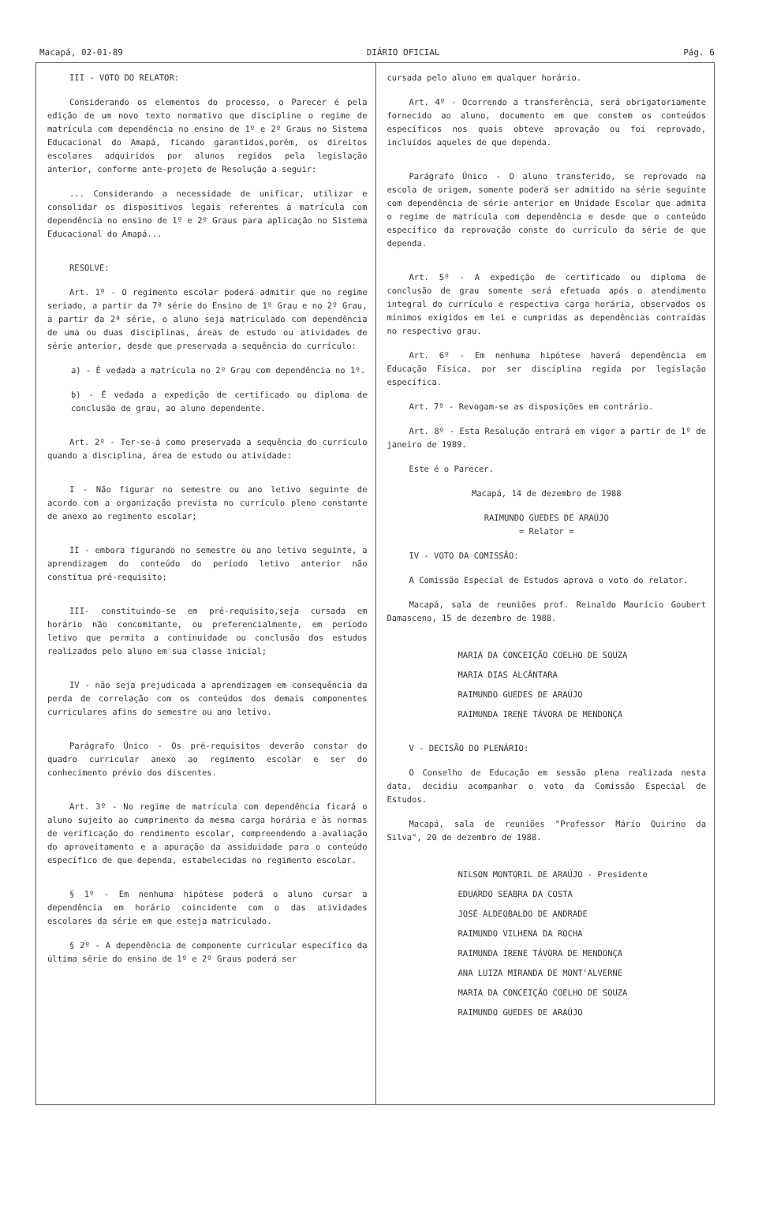Macapá, 02-01-89 DIÁRIO OFICIAL Pág. 6
III - VOTO DO RELATOR:
Considerando os elementos do processo, o Parecer é pela edição de um novo texto normativo que discipline o regime de matrícula com dependência no ensino de 1º e 2º Graus no Sistema Educacional do Amapá, ficando garantidos,porém, os direitos escolares adquiridos por alunos regidos pela legislação anterior, conforme ante-projeto de Resolução a seguir:
... Considerando a necessidade de unificar, utilizar e consolidar os dispositivos legais referentes à matrícula com dependência no ensino de 1º e 2º Graus para aplicação no Sistema Educacional do Amapá...
RESOLVE:
Art. 1º - O regimento escolar poderá admitir que no regime seriado, a partir da 7ª série do Ensino de 1º Grau e no 2º Grau, a partir da 2ª série, o aluno seja matriculado com dependência de uma ou duas disciplinas, áreas de estudo ou atividades de série anterior, desde que preservada a sequência do currículo:
a) - É vedada a matrícula no 2º Grau com dependência no 1º.
b) - É vedada a expedição de certificado ou diploma de conclusão de grau, ao aluno dependente.
Art. 2º - Ter-se-á como preservada a sequência do currículo quando a disciplina, área de estudo ou atividade:
I - Não figurar no semestre ou ano letivo seguinte de acordo com a organização prevista no currículo pleno constante de anexo ao regimento escolar;
II - embora figurando no semestre ou ano letivo seguinte, a aprendizagem do conteúdo do período letivo anterior não constitua pré-requisito;
III- constituindo-se em pré-requisito,seja cursada em horário não concomitante, ou preferencialmente, em período letivo que permita a continuidade ou conclusão dos estudos realizados pelo aluno em sua classe inicial;
IV - não seja prejudicada a aprendizagem em consequência da perda de correlação com os conteúdos dos demais componentes curriculares afins do semestre ou ano letivo.
Parágrafo Único - Os pré-requisitos deverão constar do quadro curricular anexo ao regimento escolar e ser do conhecimento prévio dos discentes.
Art. 3º - No regime de matrícula com dependência ficará o aluno sujeito ao cumprimento da mesma carga horária e às normas de verificação do rendimento escolar, compreendendo a avaliação do aproveitamento e a apuração da assiduidade para o conteúdo específico de que dependa, estabelecidas no regimento escolar.
§ 1º - Em nenhuma hipótese poderá o aluno cursar a dependência em horário coincidente com o das atividades escolares da série em que esteja matriculado.
§ 2º - A dependência de componente curricular específico da última série do ensino de 1º e 2º Graus poderá ser
cursada pelo aluno em qualquer horário.
Art. 4º - Ocorrendo a transferência, será obrigatoriamente fornecido ao aluno, documento em que constem os conteúdos específicos nos quais obteve aprovação ou foi reprovado, incluídos aqueles de que dependa.
Parágrafo Único - O aluno transferido, se reprovado na escola de origem, somente poderá ser admitido na série seguinte com dependência de série anterior em Unidade Escolar que admita o regime de matrícula com dependência e desde que o conteúdo específico da reprovação conste do currículo da série de que dependa.
Art. 5º - A expedição de certificado ou diploma de conclusão de grau somente será efetuada após o atendimento integral do currículo e respectiva carga horária, observados os mínimos exigidos em lei e cumpridas as dependências contraídas no respectivo grau.
Art. 6º - Em nenhuma hipótese haverá dependência em Educação Física, por ser disciplina regida por legislação específica.
Art. 7º - Revogam-se as disposições em contrário.
Art. 8º - Esta Resolução entrará em vigor a partir de 1º de janeiro de 1989.
Este é o Parecer.
Macapá, 14 de dezembro de 1988
RAIMUNDO GUEDES DE ARAÚJO
= Relator =
IV - VOTO DA COMISSÃO:
A Comissão Especial de Estudos aprova o voto do relator.
Macapá, sala de reuniões prof. Reinaldo Maurício Goubert Damasceno, 15 de dezembro de 1988.
MARIA DA CONCEIÇÃO COELHO DE SOUZA
MARIA DIAS ALCÂNTARA
RAIMUNDO GUEDES DE ARAÚJO
RAIMUNDA IRENE TÁVORA DE MENDONÇA
V - DECISÃO DO PLENÁRIO:
O Conselho de Educação em sessão plena realizada nesta data, decidiu acompanhar o voto da Comissão Especial de Estudos.
Macapá, sala de reuniões "Professor Mário Quirino da Silva", 20 de dezembro de 1988.
NILSON MONTORIL DE ARAÚJO - Presidente
EDUARDO SEABRA DA COSTA
JOSÉ ALDEOBALDO DE ANDRADE
RAIMUNDO VILHENA DA ROCHA
RAIMUNDA IRENE TÁVORA DE MENDONÇA
ANA LUIZA MIRANDA DE MONT'ALVERNE
MARIA DA CONCEIÇÃO COELHO DE SOUZA
RAIMUNDO GUEDES DE ARAÚJO